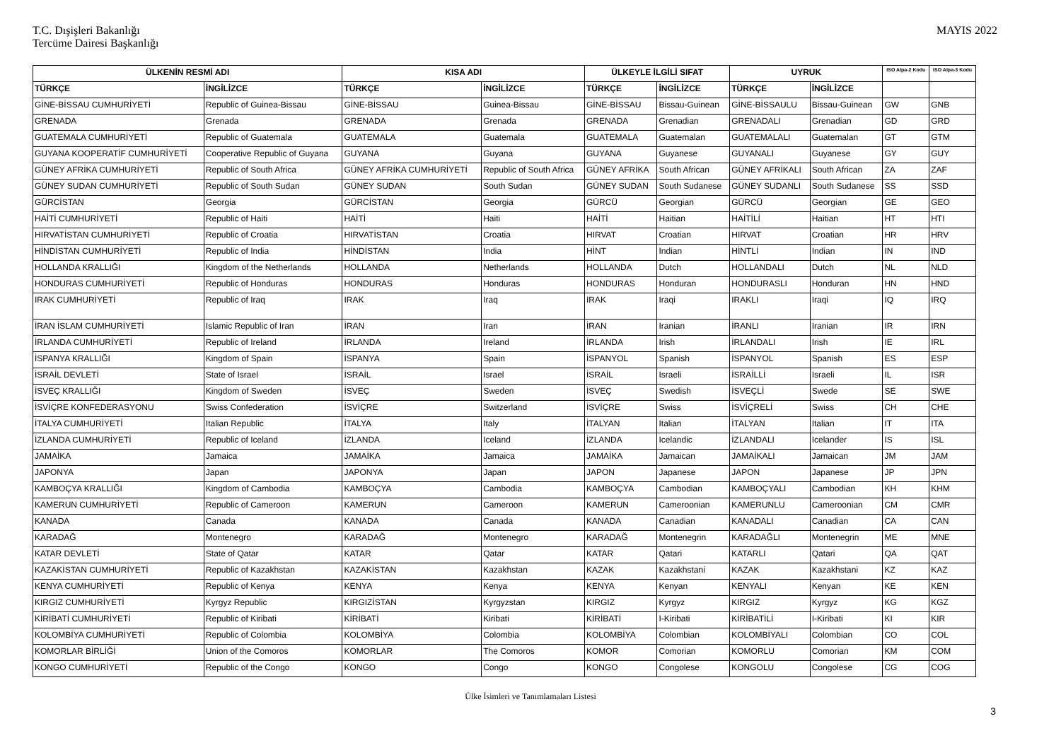T.C. Dışişleri Bakanlığı
Tercüme Dairesi Başkanlığı
MAYIS 2022
| ÜLKENİN RESMİ ADI | | KISA ADI | | ÜLKEYLE İLGİLİ SIFAT | | UYRUK | | ISO Alpa-2 Kodu | ISO Alpa-3 Kodu |
| --- | --- | --- | --- | --- | --- | --- | --- | --- | --- |
| TÜRKÇE | İNGİLİZCE | TÜRKÇE | İNGİLİZCE | TÜRKÇE | İNGİLİZCE | TÜRKÇE | İNGİLİZCE | | |
| GİNE-BİSSAU CUMHURİYETİ | Republic of Guinea-Bissau | GİNE-BİSSAU | Guinea-Bissau | GİNE-BİSSAU | Bissau-Guinean | GİNE-BİSSAULU | Bissau-Guinean | GW | GNB |
| GRENADA | Grenada | GRENADA | Grenada | GRENADA | Grenadian | GRENADALI | Grenadian | GD | GRD |
| GUATEMALA CUMHURİYETİ | Republic of Guatemala | GUATEMALA | Guatemala | GUATEMALA | Guatemalan | GUATEMALALI | Guatemalan | GT | GTM |
| GUYANA KOOPERATİF CUMHURİYETİ | Cooperative Republic of Guyana | GUYANA | Guyana | GUYANA | Guyanese | GUYANALI | Guyanese | GY | GUY |
| GÜNEY AFRİKA CUMHURİYETİ | Republic of South Africa | GÜNEY AFRİKA CUMHURİYETİ | Republic of South Africa | GÜNEY AFRİKA | South African | GÜNEY AFRİKALI | South African | ZA | ZAF |
| GÜNEY SUDAN CUMHURİYETİ | Republic of South Sudan | GÜNEY SUDAN | South Sudan | GÜNEY SUDAN | South Sudanese | GÜNEY SUDANLI | South Sudanese | SS | SSD |
| GÜRCİSTAN | Georgia | GÜRCİSTAN | Georgia | GÜRCÜ | Georgian | GÜRCÜ | Georgian | GE | GEO |
| HAİTİ CUMHURİYETİ | Republic of Haiti | HAİTİ | Haiti | HAİTİ | Haitian | HAİTİLİ | Haitian | HT | HTI |
| HIRVATİSTAN CUMHURİYETİ | Republic of Croatia | HIRVATİSTAN | Croatia | HIRVAT | Croatian | HIRVAT | Croatian | HR | HRV |
| HİNDİSTAN CUMHURİYETİ | Republic of India | HİNDİSTAN | India | HİNT | Indian | HİNTLİ | Indian | IN | IND |
| HOLLANDA KRALLIĞI | Kingdom of the Netherlands | HOLLANDA | Netherlands | HOLLANDA | Dutch | HOLLANDALI | Dutch | NL | NLD |
| HONDURAS CUMHURİYETİ | Republic of Honduras | HONDURAS | Honduras | HONDURAS | Honduran | HONDURASLI | Honduran | HN | HND |
| IRAK CUMHURİYETİ | Republic of Iraq | IRAK | Iraq | IRAK | Iraqi | IRAKLI | Iraqi | IQ | IRQ |
| İRAN İSLAM CUMHURİYETİ | Islamic Republic of Iran | İRAN | Iran | İRAN | Iranian | İRANLI | Iranian | IR | IRN |
| İRLANDA CUMHURİYETİ | Republic of Ireland | İRLANDA | Ireland | İRLANDA | Irish | İRLANDALI | Irish | IE | IRL |
| İSPANYA KRALLIĞI | Kingdom of Spain | İSPANYA | Spain | İSPANYOL | Spanish | İSPANYOL | Spanish | ES | ESP |
| İSRAİL DEVLETİ | State of Israel | İSRAİL | Israel | İSRAİL | Israeli | İSRAİLLİ | Israeli | IL | ISR |
| İSVEÇ KRALLIĞI | Kingdom of Sweden | İSVEÇ | Sweden | İSVEÇ | Swedish | İSVEÇLİ | Swede | SE | SWE |
| İSVİÇRE KONFEDERASYONU | Swiss Confederation | İSVİÇRE | Switzerland | İSVİÇRE | Swiss | İSVİÇRELİ | Swiss | CH | CHE |
| İTALYA CUMHURİYETİ | Italian Republic | İTALYA | Italy | İTALYAN | Italian | İTALYAN | Italian | IT | ITA |
| İZLANDA CUMHURİYETİ | Republic of Iceland | İZLANDA | Iceland | İZLANDA | Icelandic | İZLANDALI | Icelander | IS | ISL |
| JAMAİKA | Jamaica | JAMAİKA | Jamaica | JAMAİKA | Jamaican | JAMAİKALI | Jamaican | JM | JAM |
| JAPONYA | Japan | JAPONYA | Japan | JAPON | Japanese | JAPON | Japanese | JP | JPN |
| KAMBOÇYA KRALLIĞI | Kingdom of Cambodia | KAMBOÇYA | Cambodia | KAMBOÇYA | Cambodian | KAMBOÇYALI | Cambodian | KH | KHM |
| KAMERUN CUMHURİYETİ | Republic of Cameroon | KAMERUN | Cameroon | KAMERUN | Cameroonian | KAMERUNLU | Cameroonian | CM | CMR |
| KANADA | Canada | KANADA | Canada | KANADA | Canadian | KANADALI | Canadian | CA | CAN |
| KARADAĞ | Montenegro | KARADAĞ | Montenegro | KARADAĞ | Montenegrin | KARADAĞLI | Montenegrin | ME | MNE |
| KATAR DEVLETİ | State of Qatar | KATAR | Qatar | KATAR | Qatari | KATARLI | Qatari | QA | QAT |
| KAZAKİSTAN CUMHURİYETİ | Republic of Kazakhstan | KAZAKİSTAN | Kazakhstan | KAZAK | Kazakhstani | KAZAK | Kazakhstani | KZ | KAZ |
| KENYA CUMHURİYETİ | Republic of Kenya | KENYA | Kenya | KENYA | Kenyan | KENYALI | Kenyan | KE | KEN |
| KIRGIZ CUMHURİYETİ | Kyrgyz Republic | KIRGIZİSTAN | Kyrgyzstan | KIRGIZ | Kyrgyz | KIRGIZ | Kyrgyz | KG | KGZ |
| KİRİBATİ CUMHURİYETİ | Republic of Kiribati | KİRİBATİ | Kiribati | KİRİBATİ | I-Kiribati | KİRİBATİLİ | I-Kiribati | KI | KIR |
| KOLOMBİYA CUMHURİYETİ | Republic of Colombia | KOLOMBİYA | Colombia | KOLOMBİYA | Colombian | KOLOMBİYALI | Colombian | CO | COL |
| KOMORLAR BİRLİĞİ | Union of the Comoros | KOMORLAR | The Comoros | KOMOR | Comorian | KOMORLU | Comorian | KM | COM |
| KONGO CUMHURİYETİ | Republic of the Congo | KONGO | Congo | KONGO | Congolese | KONGOLU | Congolese | CG | COG |
Ülke İsimleri ve Tanımlamaları Listesi
3